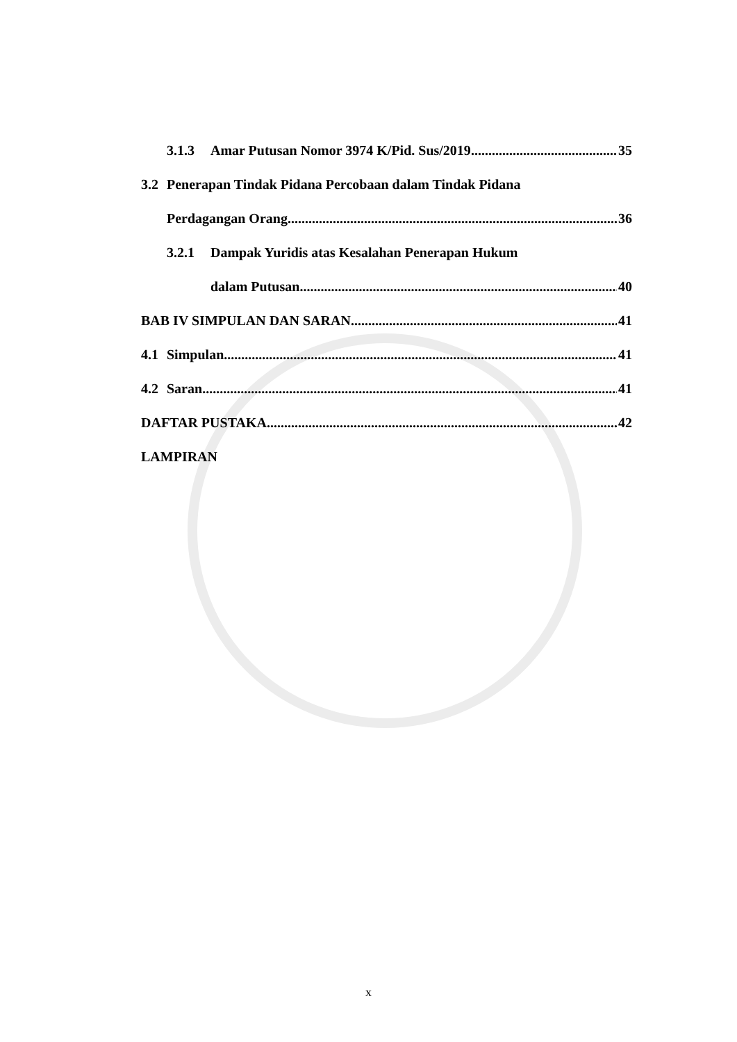3.1.3 Amar Putusan Nomor 3974 K/Pid. Sus/2019 35
3.2 Penerapan Tindak Pidana Percobaan dalam Tindak Pidana
Perdagangan Orang 36
3.2.1 Dampak Yuridis atas Kesalahan Penerapan Hukum
dalam Putusan 40
BAB IV SIMPULAN DAN SARAN 41
4.1 Simpulan 41
4.2 Saran 41
DAFTAR PUSTAKA 42
LAMPIRAN
x